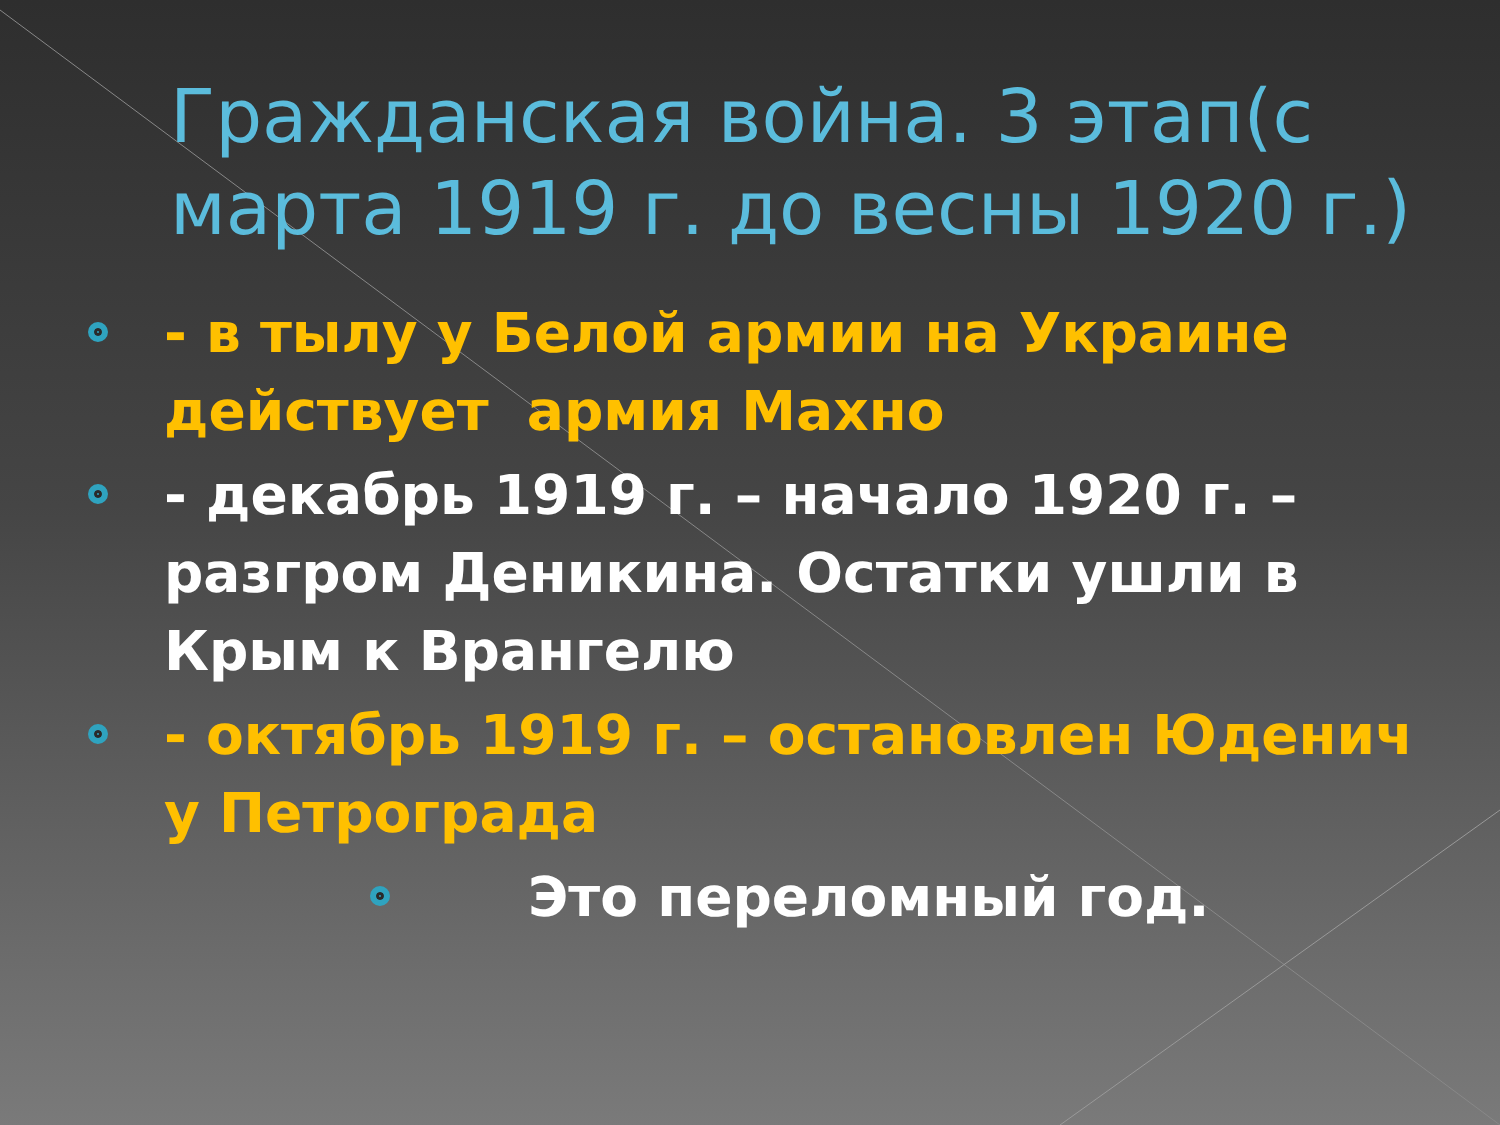Гражданская война. 3 этап(с марта 1919 г. до весны 1920 г.)
- в тылу у Белой армии на Украине действует армия Махно
- декабрь 1919 г. – начало 1920 г. – разгром Деникина. Остатки ушли в Крым к Врангелю
- октябрь 1919 г. – остановлен Юденич у Петрограда
Это переломный год.